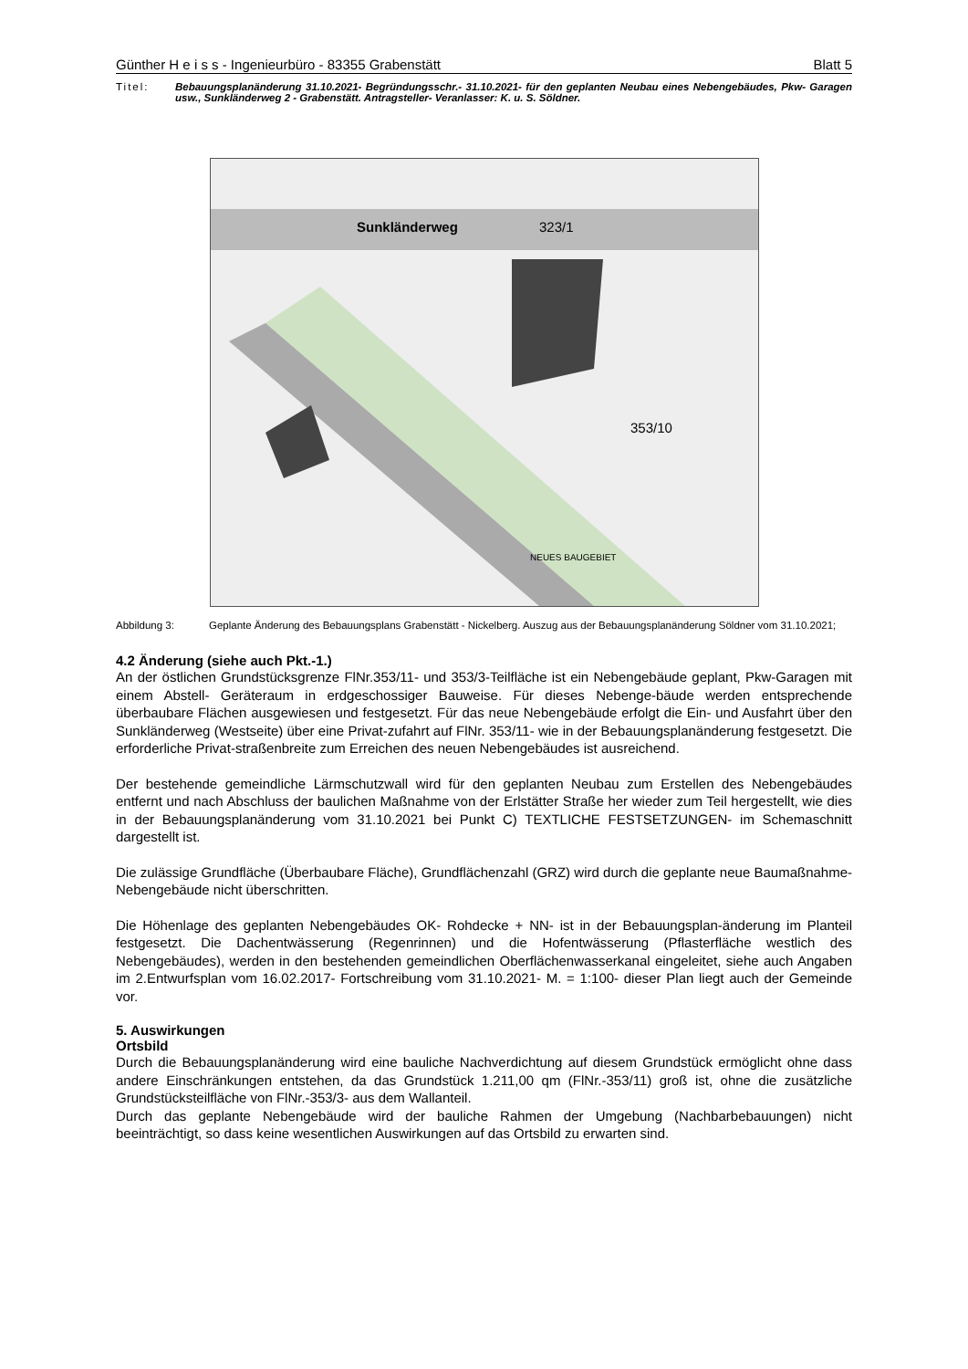Günther H e i s s - Ingenieurbüro - 83355 Grabenstätt Blatt 5
Titel: Bebauungsplanänderung 31.10.2021- Begründungsschr.- 31.10.2021- für den geplanten Neubau eines Nebengebäudes, Pkw- Garagen usw., Sunkländerweg 2 - Grabenstätt. Antragsteller- Veranlasser: K. u. S. Söldner.
Sunkländerweg
323/1
353/10
NEUES BAUGEBIET
Abbildung 3: Geplante Änderung des Bebauungsplans Grabenstätt - Nickelberg. Auszug aus der Bebauungsplanänderung Söldner vom 31.10.2021;
4.2 Änderung (siehe auch Pkt.-1.)
An der östlichen Grundstücksgrenze FlNr.353/11- und 353/3-Teilfläche ist ein Nebengebäude geplant, Pkw-Garagen mit einem Abstell- Geräteraum in erdgeschossiger Bauweise. Für dieses Nebenge-bäude werden entsprechende überbaubare Flächen ausgewiesen und festgesetzt. Für das neue Nebengebäude erfolgt die Ein- und Ausfahrt über den Sunkländerweg (Westseite) über eine Privat-zufahrt auf FlNr. 353/11- wie in der Bebauungsplanänderung festgesetzt. Die erforderliche Privat-straßenbreite zum Erreichen des neuen Nebengebäudes ist ausreichend.
Der bestehende gemeindliche Lärmschutzwall wird für den geplanten Neubau zum Erstellen des Nebengebäudes entfernt und nach Abschluss der baulichen Maßnahme von der Erlstätter Straße her wieder zum Teil hergestellt, wie dies in der Bebauungsplanänderung vom 31.10.2021 bei Punkt C) TEXTLICHE FESTSETZUNGEN- im Schemaschnitt dargestellt ist.
Die zulässige Grundfläche (Überbaubare Fläche), Grundflächenzahl (GRZ) wird durch die geplante neue Baumaßnahme- Nebengebäude nicht überschritten.
Die Höhenlage des geplanten Nebengebäudes OK- Rohdecke + NN- ist in der Bebauungsplan-änderung im Planteil festgesetzt. Die Dachentwässerung (Regenrinnen) und die Hofentwässerung (Pflasterfläche westlich des Nebengebäudes), werden in den bestehenden gemeindlichen Oberflächenwasserkanal eingeleitet, siehe auch Angaben im 2.Entwurfsplan vom 16.02.2017- Fortschreibung vom 31.10.2021- M. = 1:100- dieser Plan liegt auch der Gemeinde vor.
5. Auswirkungen
Ortsbild
Durch die Bebauungsplanänderung wird eine bauliche Nachverdichtung auf diesem Grundstück ermöglicht ohne dass andere Einschränkungen entstehen, da das Grundstück 1.211,00 qm (FlNr.-353/11) groß ist, ohne die zusätzliche Grundstücksteilfläche von FlNr.-353/3- aus dem Wallanteil.
Durch das geplante Nebengebäude wird der bauliche Rahmen der Umgebung (Nachbarbebauungen) nicht beeinträchtigt, so dass keine wesentlichen Auswirkungen auf das Ortsbild zu erwarten sind.